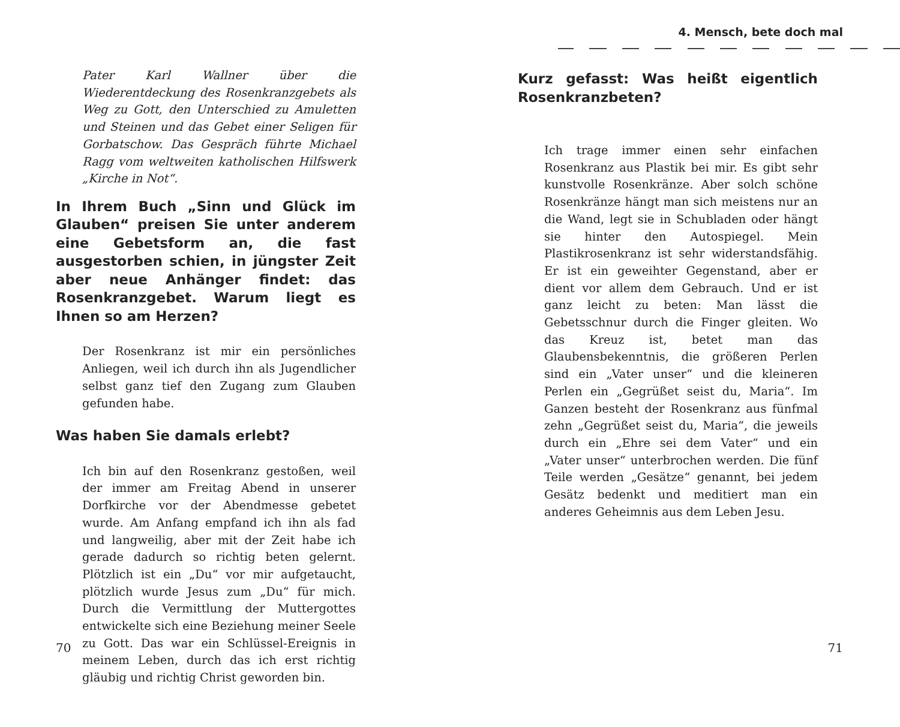Pater Karl Wallner über die Wiederentdeckung des Rosenkranzgebets als Weg zu Gott, den Unterschied zu Amuletten und Steinen und das Gebet einer Seligen für Gorbatschow. Das Gespräch führte Michael Ragg vom weltweiten katholischen Hilfswerk „Kirche in Not“.
In Ihrem Buch „Sinn und Glück im Glauben“ preisen Sie unter anderem eine Gebetsform an, die fast ausgestorben schien, in jüngster Zeit aber neue Anhänger findet: das Rosenkranzgebet. Warum liegt es Ihnen so am Herzen?
Der Rosenkranz ist mir ein persönliches Anliegen, weil ich durch ihn als Jugendlicher selbst ganz tief den Zugang zum Glauben gefunden habe.
Was haben Sie damals erlebt?
Ich bin auf den Rosenkranz gestoßen, weil der immer am Freitag Abend in unserer Dorfkirche vor der Abendmesse gebetet wurde. Am Anfang empfand ich ihn als fad und langweilig, aber mit der Zeit habe ich gerade dadurch so richtig beten gelernt. Plötzlich ist ein „Du“ vor mir aufgetaucht, plötzlich wurde Jesus zum „Du“ für mich. Durch die Vermittlung der Muttergottes entwickelte sich eine Beziehung meiner Seele zu Gott. Das war ein Schlüssel-Ereignis in meinem Leben, durch das ich erst richtig gläubig und richtig Christ geworden bin.
70
4. Mensch, bete doch mal
Kurz gefasst: Was heißt eigentlich Rosenkranzbeten?
Ich trage immer einen sehr einfachen Rosenkranz aus Plastik bei mir. Es gibt sehr kunstvolle Rosenkränze. Aber solch schöne Rosenkränze hängt man sich meistens nur an die Wand, legt sie in Schubladen oder hängt sie hinter den Autospiegel. Mein Plastikrosenkranz ist sehr widerstandsfähig. Er ist ein geweihter Gegenstand, aber er dient vor allem dem Gebrauch. Und er ist ganz leicht zu beten: Man lässt die Gebetsschnur durch die Finger gleiten. Wo das Kreuz ist, betet man das Glaubensbekenntnis, die größeren Perlen sind ein „Vater unser“ und die kleineren Perlen ein „Gegrüßet seist du, Maria“. Im Ganzen besteht der Rosenkranz aus fünfmal zehn „Gegrüßet seist du, Maria“, die jeweils durch ein „Ehre sei dem Vater“ und ein „Vater unser“ unterbrochen werden. Die fünf Teile werden „Gesätze“ genannt, bei jedem Gesätz bedenkt und meditiert man ein anderes Geheimnis aus dem Leben Jesu.
71